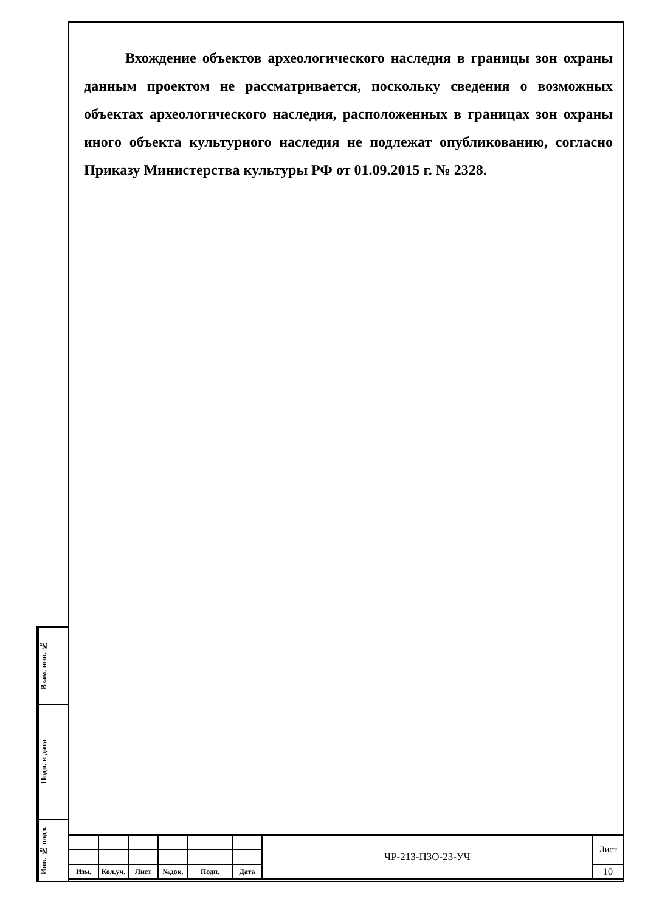Вхождение объектов археологического наследия в границы зон охраны данным проектом не рассматривается, поскольку сведения о возможных объектах археологического наследия, расположенных в границах зон охраны иного объекта культурного наследия не подлежат опубликованию, согласно Приказу Министерства культуры РФ от 01.09.2015 г. № 2328.
Взам. инв. №
Подп. и дата
Инв. № подл.
| | | | | | | ЧР-213-ПЗО-23-УЧ | Лист |
| Изм. | Кол.уч. | Лист | №док. | Подп. | Дата | | 10 |